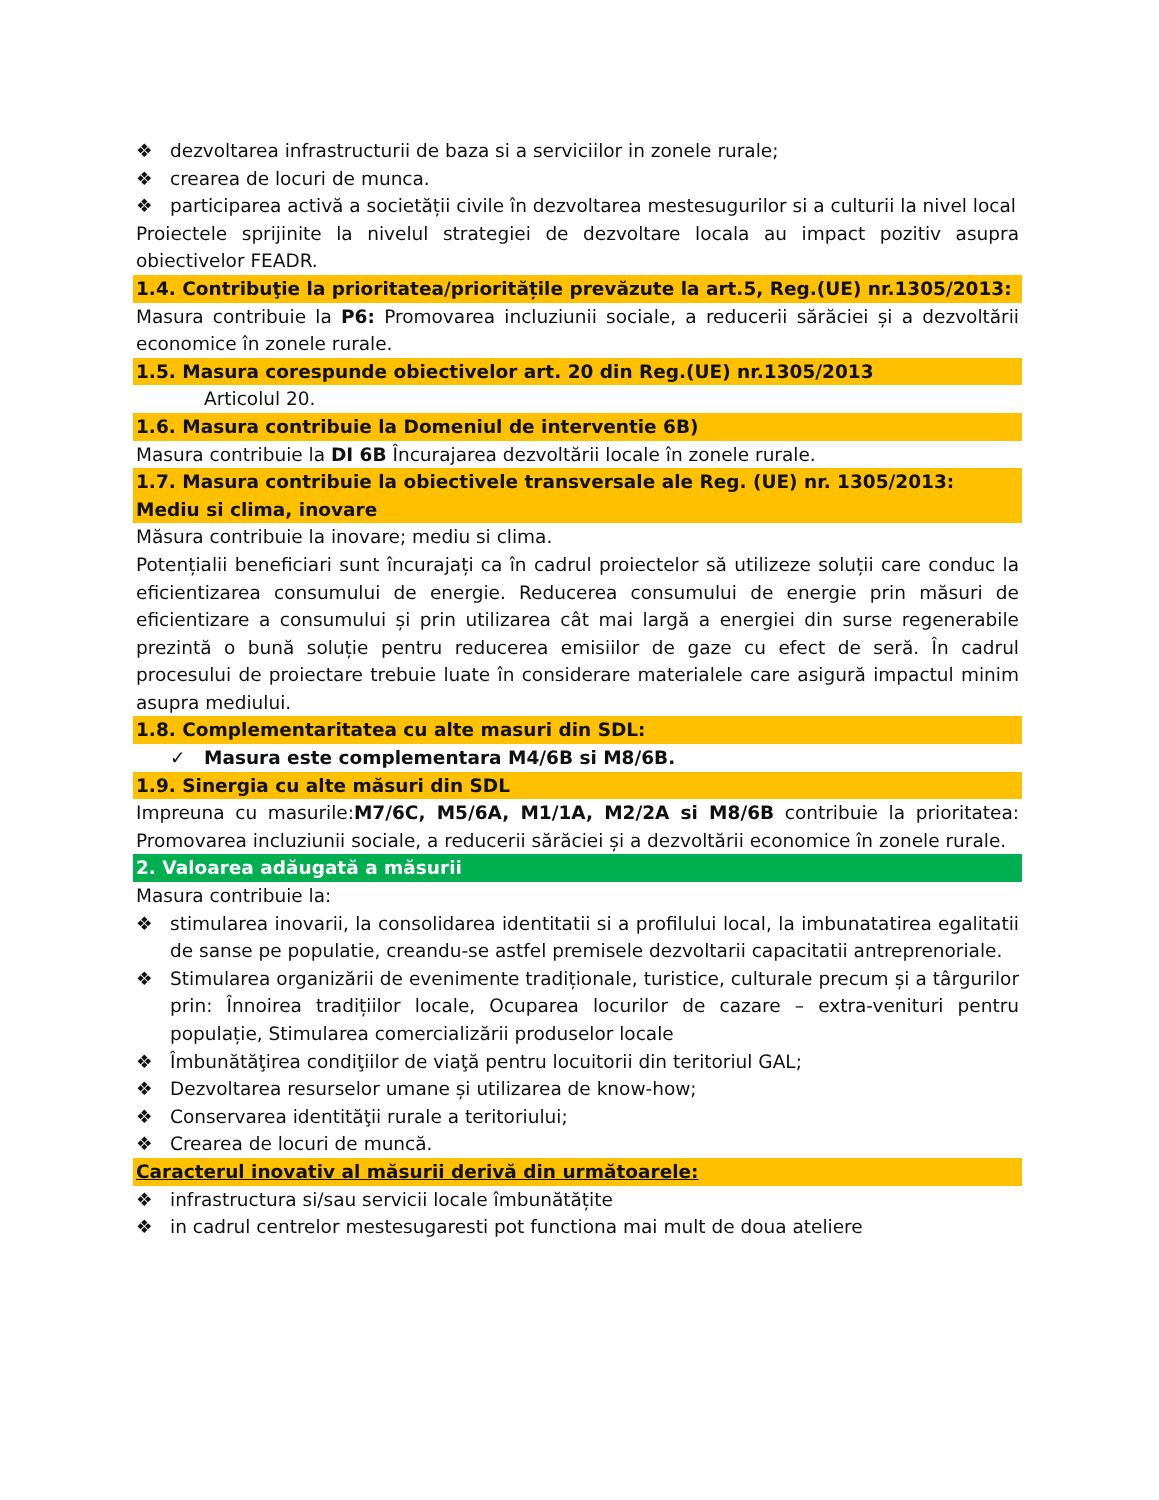❖ dezvoltarea infrastructurii de baza si a serviciilor in zonele rurale;
❖ crearea de locuri de munca.
❖ participarea activă a societății civile în dezvoltarea mestesugurilor si a culturii la nivel local
Proiectele sprijinite la nivelul strategiei de dezvoltare locala au impact pozitiv asupra obiectivelor FEADR.
1.4. Contribuţie la prioritatea/prioritățile prevăzute la art.5, Reg.(UE) nr.1305/2013:
Masura contribuie la P6: Promovarea incluziunii sociale, a reducerii sărăciei și a dezvoltării economice în zonele rurale.
1.5. Masura corespunde obiectivelor art. 20 din Reg.(UE) nr.1305/2013
Articolul 20.
1.6. Masura contribuie la Domeniul de interventie 6B)
Masura contribuie la DI 6B Încurajarea dezvoltării locale în zonele rurale.
1.7. Masura contribuie la obiectivele transversale ale Reg. (UE) nr. 1305/2013: Mediu si clima, inovare
Măsura contribuie la inovare; mediu si clima.
Potențialii beneficiari sunt încurajați ca în cadrul proiectelor să utilizeze soluții care conduc la eficientizarea consumului de energie. Reducerea consumului de energie prin măsuri de eficientizare a consumului și prin utilizarea cât mai largă a energiei din surse regenerabile prezintă o bună soluție pentru reducerea emisiilor de gaze cu efect de seră. În cadrul procesului de proiectare trebuie luate în considerare materialele care asigură impactul minim asupra mediului.
1.8. Complementaritatea cu alte masuri din SDL:
✓ Masura este complementara M4/6B si M8/6B.
1.9. Sinergia cu alte măsuri din SDL
Impreuna cu masurile:M7/6C, M5/6A, M1/1A, M2/2A si M8/6B contribuie la prioritatea: Promovarea incluziunii sociale, a reducerii sărăciei și a dezvoltării economice în zonele rurale.
2. Valoarea adăugată a măsurii
Masura contribuie la:
❖ stimularea inovarii, la consolidarea identitatii si a profilului local, la imbunatatirea egalitatii de sanse pe populatie, creandu-se astfel premisele dezvoltarii capacitatii antreprenoriale.
❖ Stimularea organizării de evenimente tradiționale, turistice, culturale precum și a târgurilor prin: Înnoirea tradițiilor locale, Ocuparea locurilor de cazare – extra-venituri pentru populație, Stimularea comercializării produselor locale
❖ Îmbunătăţirea condiţiilor de viaţă pentru locuitorii din teritoriul GAL;
❖ Dezvoltarea resurselor umane și utilizarea de know-how;
❖ Conservarea identităţii rurale a teritoriului;
❖ Crearea de locuri de muncă.
Caracterul inovativ al măsurii derivă din următoarele:
❖ infrastructura si/sau servicii locale îmbunătățite
❖ in cadrul centrelor mestesugaresti pot functiona mai mult de doua ateliere